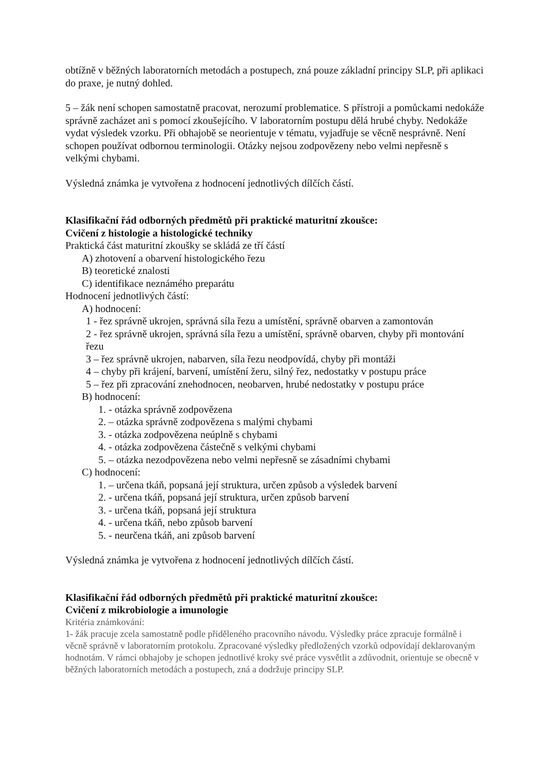obtížně v běžných laboratorních metodách a postupech, zná pouze základní principy SLP, při aplikaci do praxe, je nutný dohled.
5 – žák není schopen samostatně pracovat, nerozumí problematice. S přístroji a pomůckami nedokáže správně zacházet ani s pomocí zkoušejícího. V laboratorním postupu dělá hrubé chyby. Nedokáže vydat výsledek vzorku. Při obhajobě se neorientuje v tématu, vyjadřuje se věcně nesprávně. Není schopen používat odbornou terminologii. Otázky nejsou zodpovězeny nebo velmi nepřesně s velkými chybami.
Výsledná známka je vytvořena z hodnocení jednotlivých dílčích částí.
Klasifikační řád odborných předmětů při praktické maturitní zkoušce:
Cvičení z histologie a histologické techniky
Praktická část maturitní zkoušky se skládá ze tří částí
A) zhotovení a obarvení histologického řezu
B) teoretické znalosti
C) identifikace neznámého preparátu
Hodnocení jednotlivých částí:
A) hodnocení:
1 - řez správně ukrojen, správná síla řezu a umístění, správně obarven a zamontován
2 - řez správně ukrojen, správná síla řezu a umístění, správně obarven, chyby při montování řezu
3 – řez správně ukrojen, nabarven, síla řezu neodpovídá, chyby při montáži
4 – chyby při krájení, barvení, umístění žeru, silný řez, nedostatky v postupu práce
5 – řez při zpracování znehodnocen, neobarven, hrubé nedostatky v postupu práce
B) hodnocení:
1. - otázka správně zodpovězena
2. – otázka správně zodpovězena s malými chybami
3. - otázka zodpovězena neúplně s chybami
4. - otázka zodpovězena částečně s velkými chybami
5. – otázka nezodpovězena nebo velmi nepřesně se zásadními chybami
C) hodnocení:
1. – určena tkáň, popsaná její struktura, určen způsob a výsledek barvení
2. - určena tkáň, popsaná její struktura, určen způsob barvení
3. - určena tkáň, popsaná její struktura
4. - určena tkáň, nebo způsob barvení
5. - neurčena tkáň, ani způsob barvení
Výsledná známka je vytvořena z hodnocení jednotlivých dílčích částí.
Klasifikační řád odborných předmětů při praktické maturitní zkoušce:
Cvičení z mikrobiologie a imunologie
Kritéria známkování:
1- žák pracuje zcela samostatně podle přiděleného pracovního návodu. Výsledky práce zpracuje formálně i věcně správně v laboratorním protokolu. Zpracované výsledky předložených vzorků odpovídají deklarovaným hodnotám. V rámci obhajoby je schopen jednotlivé kroky své práce vysvětlit a zdůvodnit, orientuje se obecně v běžných laboratorních metodách a postupech, zná a dodržuje principy SLP.